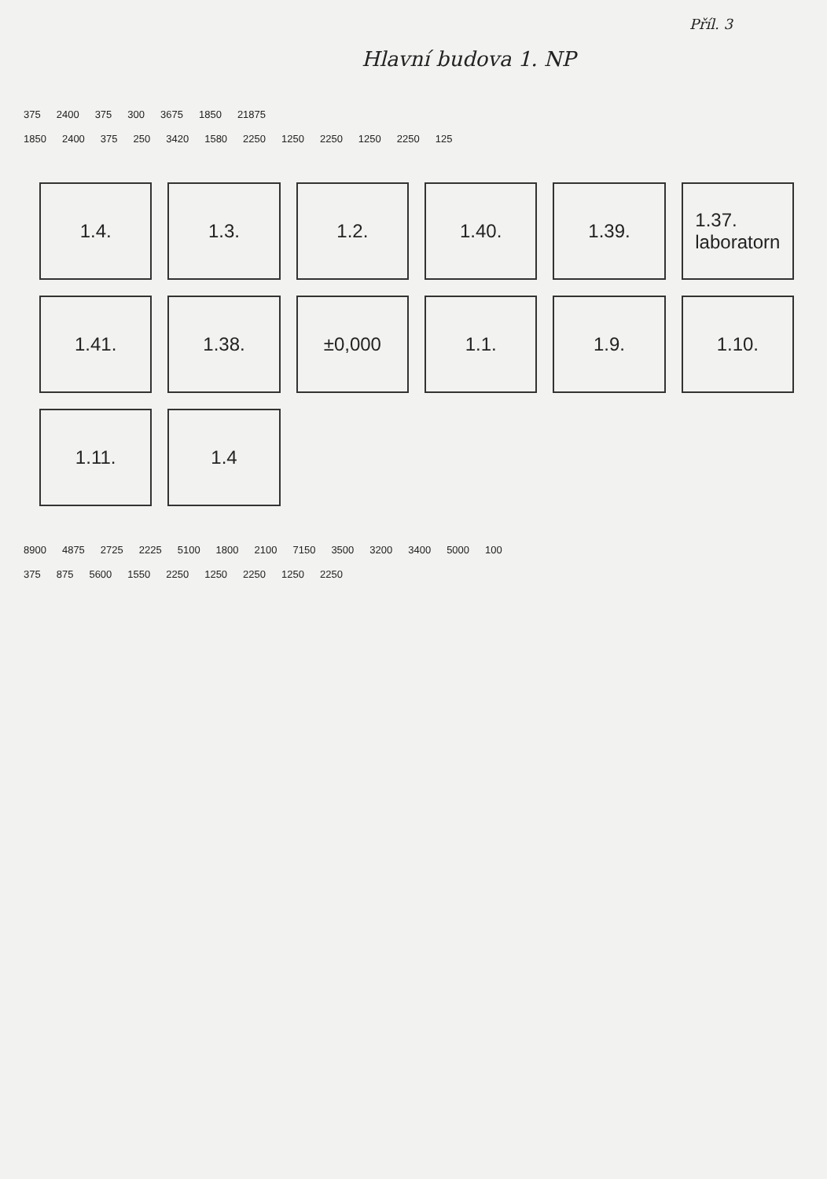Hlavní budova 1. NP Příl. 3
375 2400 375 300 3675 1850 21875
1850 2400 375 250 3420 1580 2250 1250 2250 1250 2250 125
1.4.
1.3.
1.2.
1.40.
1.39.
1.37.
laboratorn
1.41.
1.38.
±0,000
1.1.
1.9.
1.10.
1.11.
1.4
8900 4875 2725 2225 5100 1800 2100 7150 3500 3200 3400 5000 100
375 875 5600 1550 2250 1250 2250 1250 2250